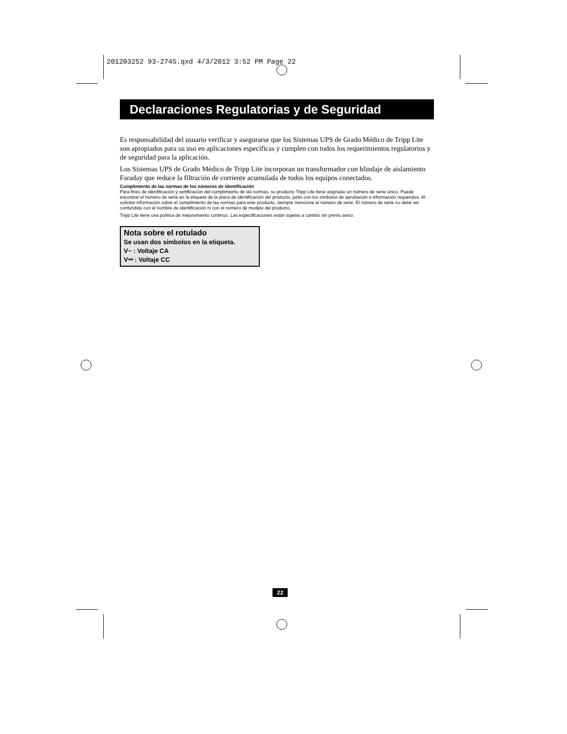201203252 93-2745.qxd 4/3/2012 3:52 PM Page 22
Declaraciones Regulatorias y de Seguridad
Es responsabilidad del usuario verificar y asegurarse que los Sistemas UPS de Grado Médico de Tripp Lite son apropiados para su uso en aplicaciones específicas y cumplen con todos los requerimientos regulatorios y de seguridad para la aplicación.
Los Sistemas UPS de Grado Médico de Tripp Lite incorporan un transformador con blindaje de aislamiento Faraday que reduce la filtración de corriente acumulada de todos los equipos conectados.
Cumplimiento de las normas de los números de identificación
Para fines de identificación y certificación del cumplimiento de las normas, su producto Tripp Lite tiene asignado un número de serie único. Puede encontrar el número de serie en la etiqueta de la placa de identificación del producto, junto con los símbolos de aprobación e información requeridos. Al solicitar información sobre el cumplimiento de las normas para este producto, siempre mencione el número de serie. El número de serie no debe ser confundido con el nombre de identificación ni con el número de modelo del producto.
Tripp Lite tiene una política de mejoramiento continuo. Las especificaciones están sujetas a cambio sin previo aviso.
Nota sobre el rotulado
Se usan dos simbolos en la etiqueta.
V~ : Voltaje CA
V⎓ : Voltaje CC
22